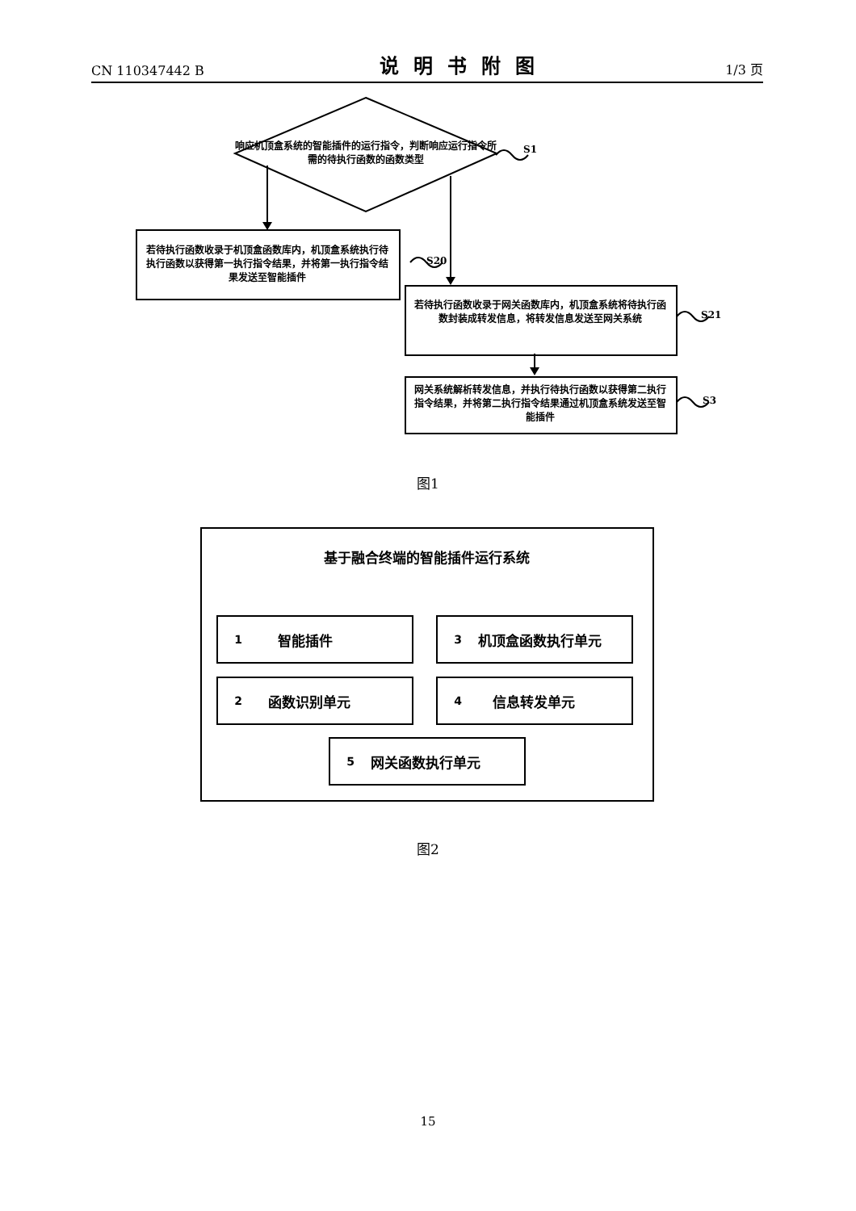CN 110347442 B 说明书附图 1/3 页
响应机顶盒系统的智能插件的运行指令，判断响应运行指令所需的待执行函数的函数类型
S1
若待执行函数收录于机顶盒函数库内，机顶盒系统执行待执行函数以获得第一执行指令结果，并将第一执行指令结果发送至智能插件
S20
若待执行函数收录于网关函数库内，机顶盒系统将待执行函数封装成转发信息，将转发信息发送至网关系统
S21
网关系统解析转发信息，并执行待执行函数以获得第二执行指令结果，并将第二执行指令结果通过机顶盒系统发送至智能插件
S3
图1
基于融合终端的智能插件运行系统
1 智能插件 3 机顶盒函数执行单元
2 函数识别单元 4 信息转发单元
5 网关函数执行单元
图2
15